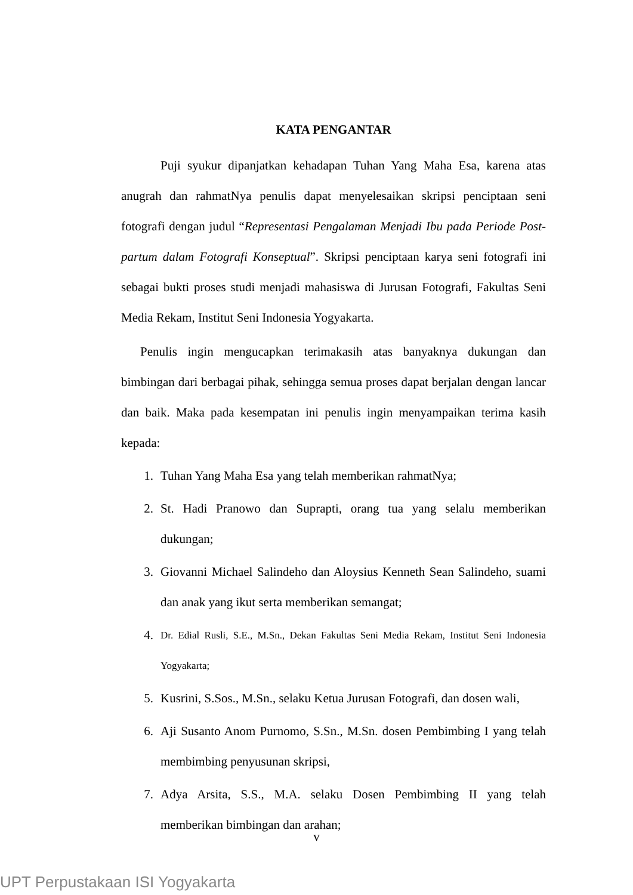KATA PENGANTAR
Puji syukur dipanjatkan kehadapan Tuhan Yang Maha Esa, karena atas anugrah dan rahmatNya penulis dapat menyelesaikan skripsi penciptaan seni fotografi dengan judul “Representasi Pengalaman Menjadi Ibu pada Periode Post-partum dalam Fotografi Konseptual”. Skripsi penciptaan karya seni fotografi ini sebagai bukti proses studi menjadi mahasiswa di Jurusan Fotografi, Fakultas Seni Media Rekam, Institut Seni Indonesia Yogyakarta.
Penulis ingin mengucapkan terimakasih atas banyaknya dukungan dan bimbingan dari berbagai pihak, sehingga semua proses dapat berjalan dengan lancar dan baik. Maka pada kesempatan ini penulis ingin menyampaikan terima kasih kepada:
1. Tuhan Yang Maha Esa yang telah memberikan rahmatNya;
2. St. Hadi Pranowo dan Suprapti, orang tua yang selalu memberikan dukungan;
3. Giovanni Michael Salindeho dan Aloysius Kenneth Sean Salindeho, suami dan anak yang ikut serta memberikan semangat;
4. Dr. Edial Rusli, S.E., M.Sn., Dekan Fakultas Seni Media Rekam, Institut Seni Indonesia Yogyakarta;
5. Kusrini, S.Sos., M.Sn., selaku Ketua Jurusan Fotografi, dan dosen wali,
6. Aji Susanto Anom Purnomo, S.Sn., M.Sn. dosen Pembimbing I yang telah membimbing penyusunan skripsi,
7. Adya Arsita, S.S., M.A. selaku Dosen Pembimbing II yang telah memberikan bimbingan dan arahan;
v
UPT Perpustakaan ISI Yogyakarta